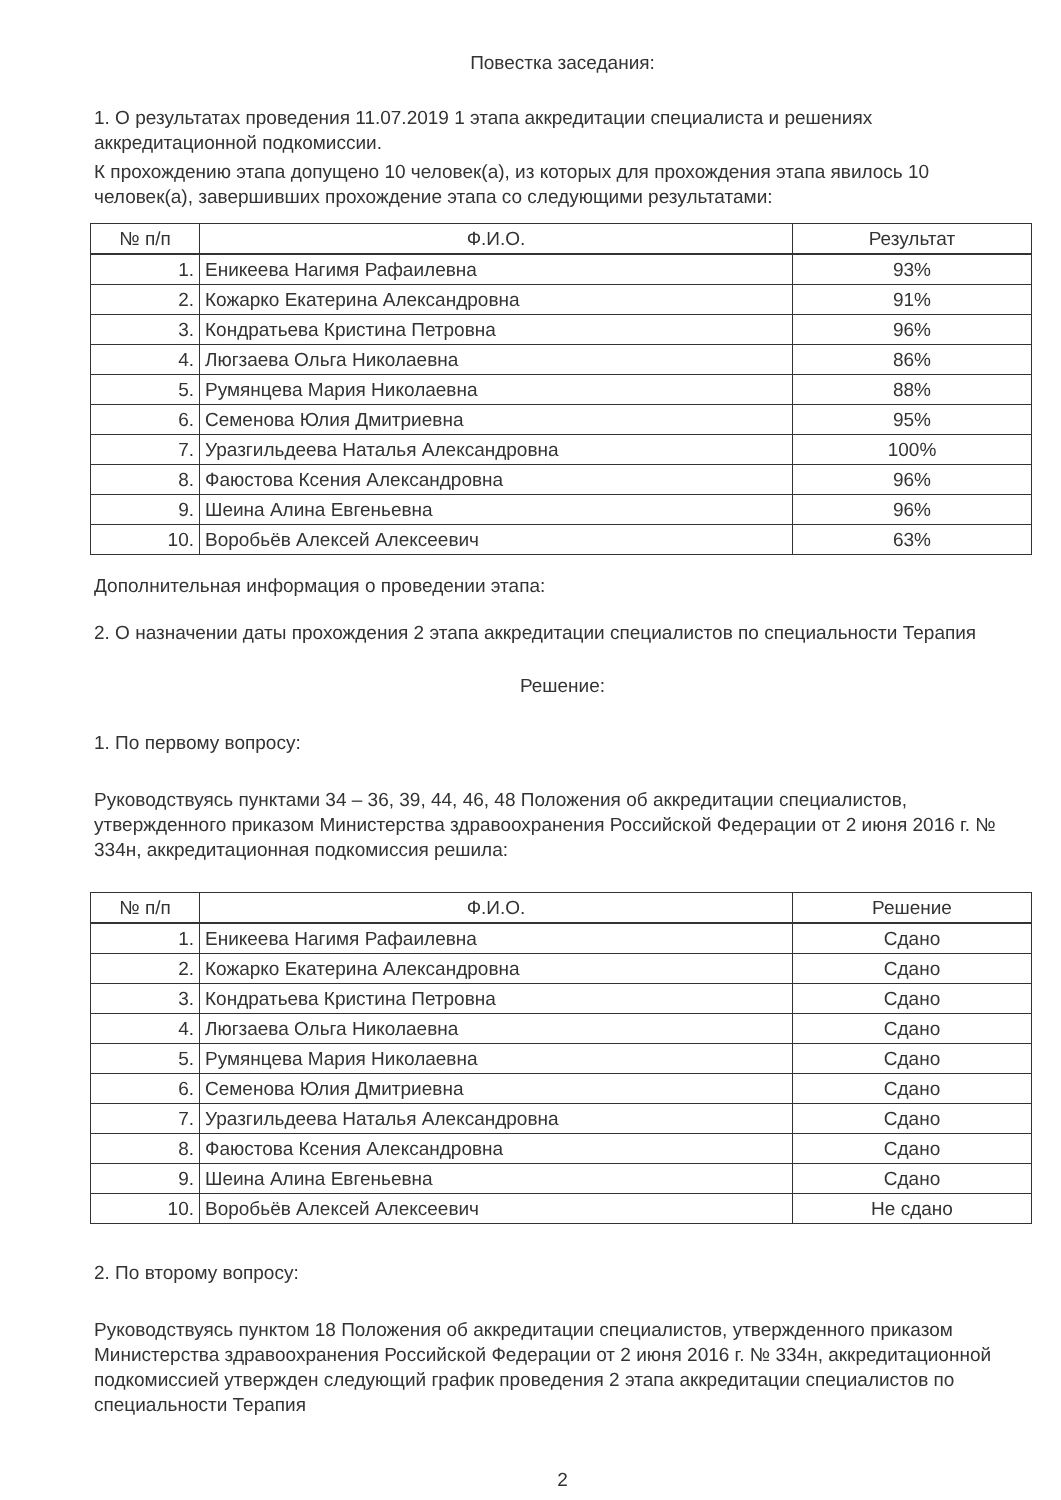Повестка заседания:
1. О результатах проведения 11.07.2019 1 этапа аккредитации специалиста и решениях аккредитационной подкомиссии.
К прохождению этапа допущено 10 человек(а), из которых для прохождения этапа явилось 10 человек(а), завершивших прохождение этапа со следующими результатами:
| № п/п | Ф.И.О. | Результат |
| --- | --- | --- |
| 1. | Еникеева Нагимя Рафаилевна | 93% |
| 2. | Кожарко Екатерина Александровна | 91% |
| 3. | Кондратьева Кристина Петровна | 96% |
| 4. | Люгзаева Ольга Николаевна | 86% |
| 5. | Румянцева Мария Николаевна | 88% |
| 6. | Семенова Юлия Дмитриевна | 95% |
| 7. | Уразгильдеева Наталья Александровна | 100% |
| 8. | Фаюстова Ксения Александровна | 96% |
| 9. | Шеина Алина Евгеньевна | 96% |
| 10. | Воробьёв Алексей Алексеевич | 63% |
Дополнительная информация о проведении этапа:
2. О назначении даты прохождения 2 этапа аккредитации специалистов по специальности Терапия
Решение:
1. По первому вопросу:
Руководствуясь пунктами 34 – 36, 39, 44, 46, 48 Положения об аккредитации специалистов, утвержденного приказом Министерства здравоохранения Российской Федерации от 2 июня 2016 г. № 334н, аккредитационная подкомиссия решила:
| № п/п | Ф.И.О. | Решение |
| --- | --- | --- |
| 1. | Еникеева Нагимя Рафаилевна | Сдано |
| 2. | Кожарко Екатерина Александровна | Сдано |
| 3. | Кондратьева Кристина Петровна | Сдано |
| 4. | Люгзаева Ольга Николаевна | Сдано |
| 5. | Румянцева Мария Николаевна | Сдано |
| 6. | Семенова Юлия Дмитриевна | Сдано |
| 7. | Уразгильдеева Наталья Александровна | Сдано |
| 8. | Фаюстова Ксения Александровна | Сдано |
| 9. | Шеина Алина Евгеньевна | Сдано |
| 10. | Воробьёв Алексей Алексеевич | Не сдано |
2. По второму вопросу:
Руководствуясь пунктом 18 Положения об аккредитации специалистов, утвержденного приказом Министерства здравоохранения Российской Федерации от 2 июня 2016 г. № 334н, аккредитационной подкомиссией утвержден следующий график проведения 2 этапа аккредитации специалистов по специальности Терапия
2